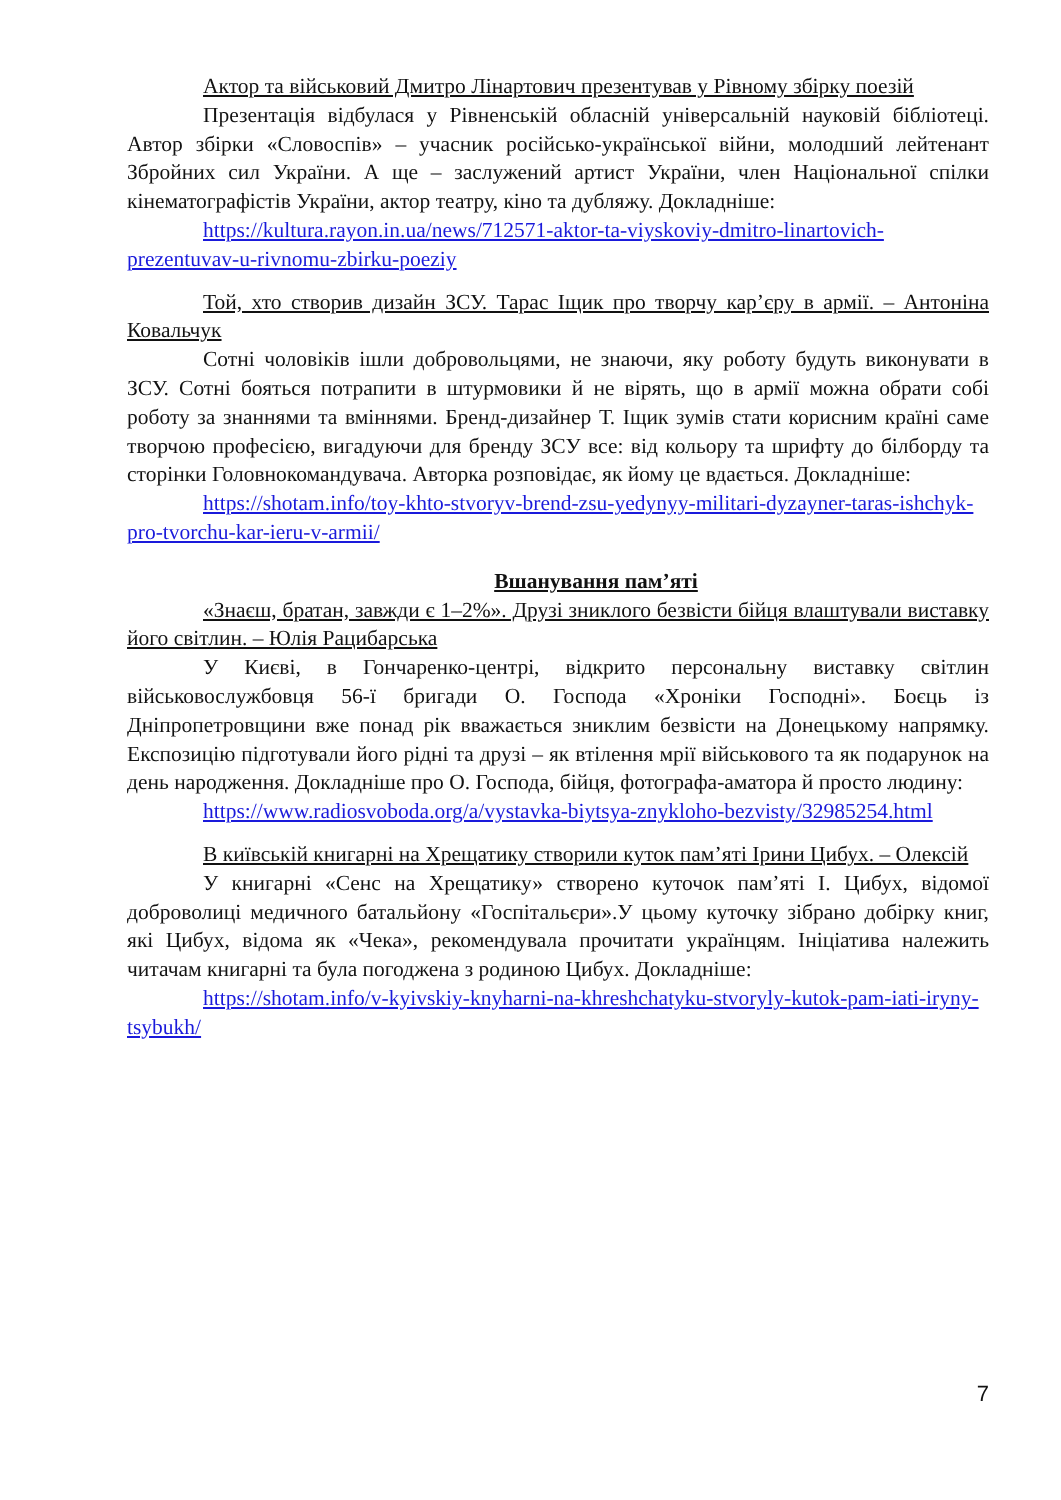Актор та військовий Дмитро Лінартович презентував у Рівному збірку поезій
Презентація відбулася у Рівненській обласній універсальній науковій бібліотеці. Автор збірки «Словоспів» – учасник російсько-української війни, молодший лейтенант Збройних сил України. А ще – заслужений артист України, член Національної спілки кінематографістів України, актор театру, кіно та дубляжу. Докладніше:
https://kultura.rayon.in.ua/news/712571-aktor-ta-viyskoviy-dmitro-linartovich-prezentuvav-u-rivnomu-zbirku-poeziy
Той, хто створив дизайн ЗСУ. Тарас Іщик про творчу кар’єру в армії. – Антоніна Ковальчук
Сотні чоловіків ішли добровольцями, не знаючи, яку роботу будуть виконувати в ЗСУ. Сотні бояться потрапити в штурмовики й не вірять, що в армії можна обрати собі роботу за знаннями та вміннями. Бренд-дизайнер Т. Іщик зумів стати корисним країні саме творчою професією, вигадуючи для бренду ЗСУ все: від кольору та шрифту до білборду та сторінки Головнокомандувача. Авторка розповідає, як йому це вдається. Докладніше:
https://shotam.info/toy-khto-stvoryv-brend-zsu-yedynyy-militari-dyzayner-taras-ishchyk-pro-tvorchu-kar-ieru-v-armii/
Вшанування пам’яті
«Знаєш, братан, завжди є 1–2%». Друзі зниклого безвісти бійця влаштували виставку його світлин. – Юлія Рацибарська
У Києві, в Гончаренко-центрі, відкрито персональну виставку світлин військовослужбовця 56-ї бригади О. Господа «Хроніки Господні». Боєць із Дніпропетровщини вже понад рік вважається зниклим безвісти на Донецькому напрямку. Експозицію підготували його рідні та друзі – як втілення мрії військового та як подарунок на день народження. Докладніше про О. Господа, бійця, фотографа-аматора й просто людину:
https://www.radiosvoboda.org/a/vystavka-biytsya-znykloho-bezvisty/32985254.html
В київській книгарні на Хрещатику створили куток пам’яті Ірини Цибух. – Олексій
У книгарні «Сенс на Хрещатику» створено куточок пам’яті І. Цибух, відомої доброволиці медичного батальйону «Госпітальєри».У цьому куточку зібрано добірку книг, які Цибух, відома як «Чека», рекомендувала прочитати українцям. Ініціатива належить читачам книгарні та була погоджена з родиною Цибух. Докладніше:
https://shotam.info/v-kyivskiy-knyharni-na-khreshchatyku-stvoryly-kutok-pam-iati-iryny-tsybukh/
7